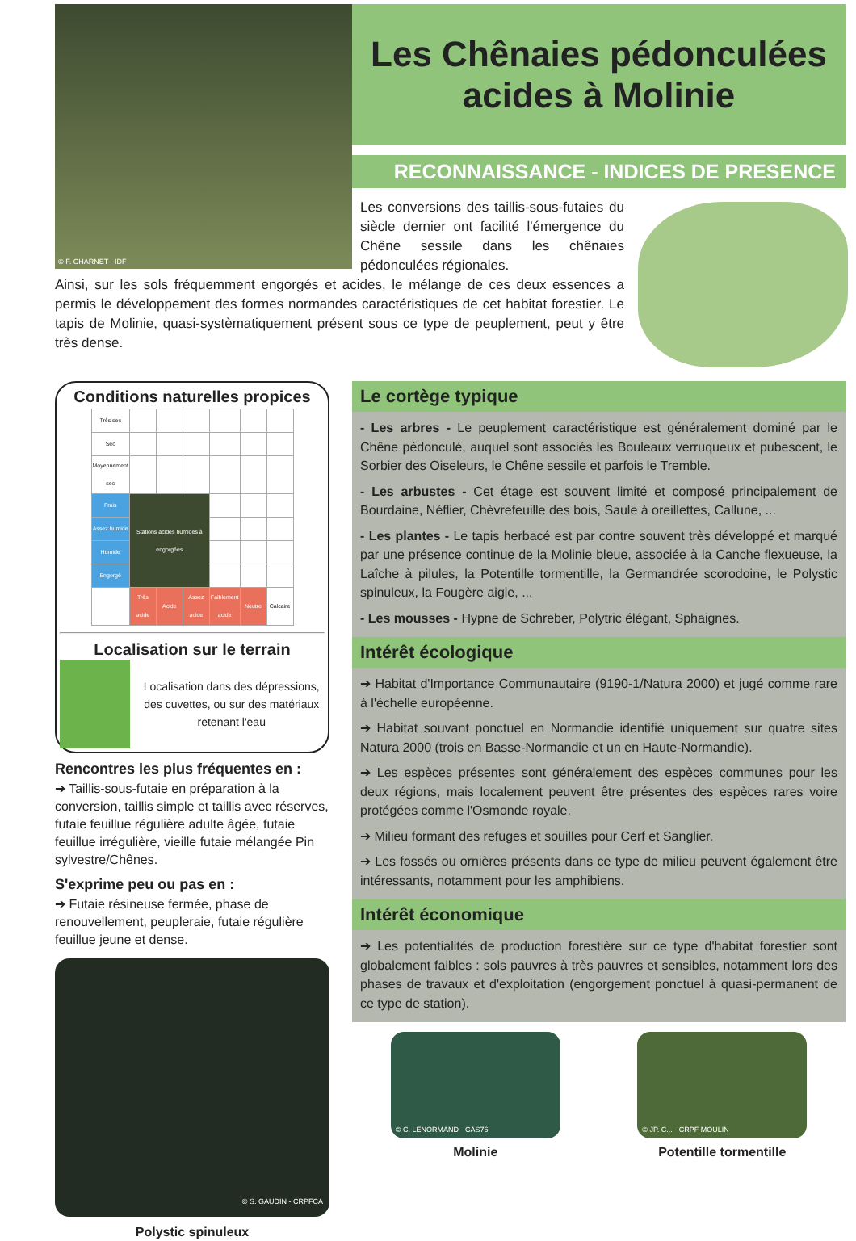© F. CHARNET - IDF
Les Chênaies pédonculées
acides à Molinie
RECONNAISSANCE - INDICES DE PRESENCE
Les conversions des taillis-sous-futaies du siècle dernier ont facilité l'émergence du Chêne sessile dans les chênaies pédonculées régionales.
Ainsi, sur les sols fréquemment engorgés et acides, le mélange de ces deux essences a permis le développement des formes normandes caractéristiques de cet habitat forestier. Le tapis de Molinie, quasi-systèmatiquement présent sous ce type de peuplement, peut y être très dense.
Conditions naturelles propices
| Très sec | | | | | | |
| Sec | | | | | | |
| Moyennement sec | | | | | | |
| Frais | Stations acides humides à engorgées | | | | | |
| Assez humide | | | | | | |
| Humide | | | | | | |
| Engorgé | | | | | | |
| | Très acide | Acide | Assez acide | Faiblement acide | Neutre | Calcaire |
Localisation sur le terrain
Localisation dans des dépressions, des cuvettes, ou sur des matériaux retenant l'eau
Rencontres les plus fréquentes en :
➔ Taillis-sous-futaie en préparation à la conversion, taillis simple et taillis avec réserves, futaie feuillue régulière adulte âgée, futaie feuillue irrégulière, vieille futaie mélangée Pin sylvestre/Chênes.
S'exprime peu ou pas en :
➔ Futaie résineuse fermée, phase de renouvellement, peupleraie, futaie régulière feuillue jeune et dense.
© S. GAUDIN - CRPFCA
Polystic spinuleux
Le cortège typique
- Les arbres - Le peuplement caractéristique est généralement dominé par le Chêne pédonculé, auquel sont associés les Bouleaux verruqueux et pubescent, le Sorbier des Oiseleurs, le Chêne sessile et parfois le Tremble.
- Les arbustes - Cet étage est souvent limité et composé principalement de Bourdaine, Néflier, Chèvrefeuille des bois, Saule à oreillettes, Callune, ...
- Les plantes - Le tapis herbacé est par contre souvent très développé et marqué par une présence continue de la Molinie bleue, associée à la Canche flexueuse, la Laîche à pilules, la Potentille tormentille, la Germandrée scorodoine, le Polystic spinuleux, la Fougère aigle, ...
- Les mousses - Hypne de Schreber, Polytric élégant, Sphaignes.
Intérêt écologique
➔ Habitat d'Importance Communautaire (9190-1/Natura 2000) et jugé comme rare à l'échelle européenne.
➔ Habitat souvant ponctuel en Normandie identifié uniquement sur quatre sites Natura 2000 (trois en Basse-Normandie et un en Haute-Normandie).
➔ Les espèces présentes sont généralement des espèces communes pour les deux régions, mais localement peuvent être présentes des espèces rares voire protégées comme l'Osmonde royale.
➔ Milieu formant des refuges et souilles pour Cerf et Sanglier.
➔ Les fossés ou ornières présents dans ce type de milieu peuvent également être intéressants, notamment pour les amphibiens.
Intérêt économique
➔ Les potentialités de production forestière sur ce type d'habitat forestier sont globalement faibles : sols pauvres à très pauvres et sensibles, notamment lors des phases de travaux et d'exploitation (engorgement ponctuel à quasi-permanent de ce type de station).
© C. LENORMAND - CAS76
Molinie
© JP. C... - CRPF MOULIN
Potentille tormentille